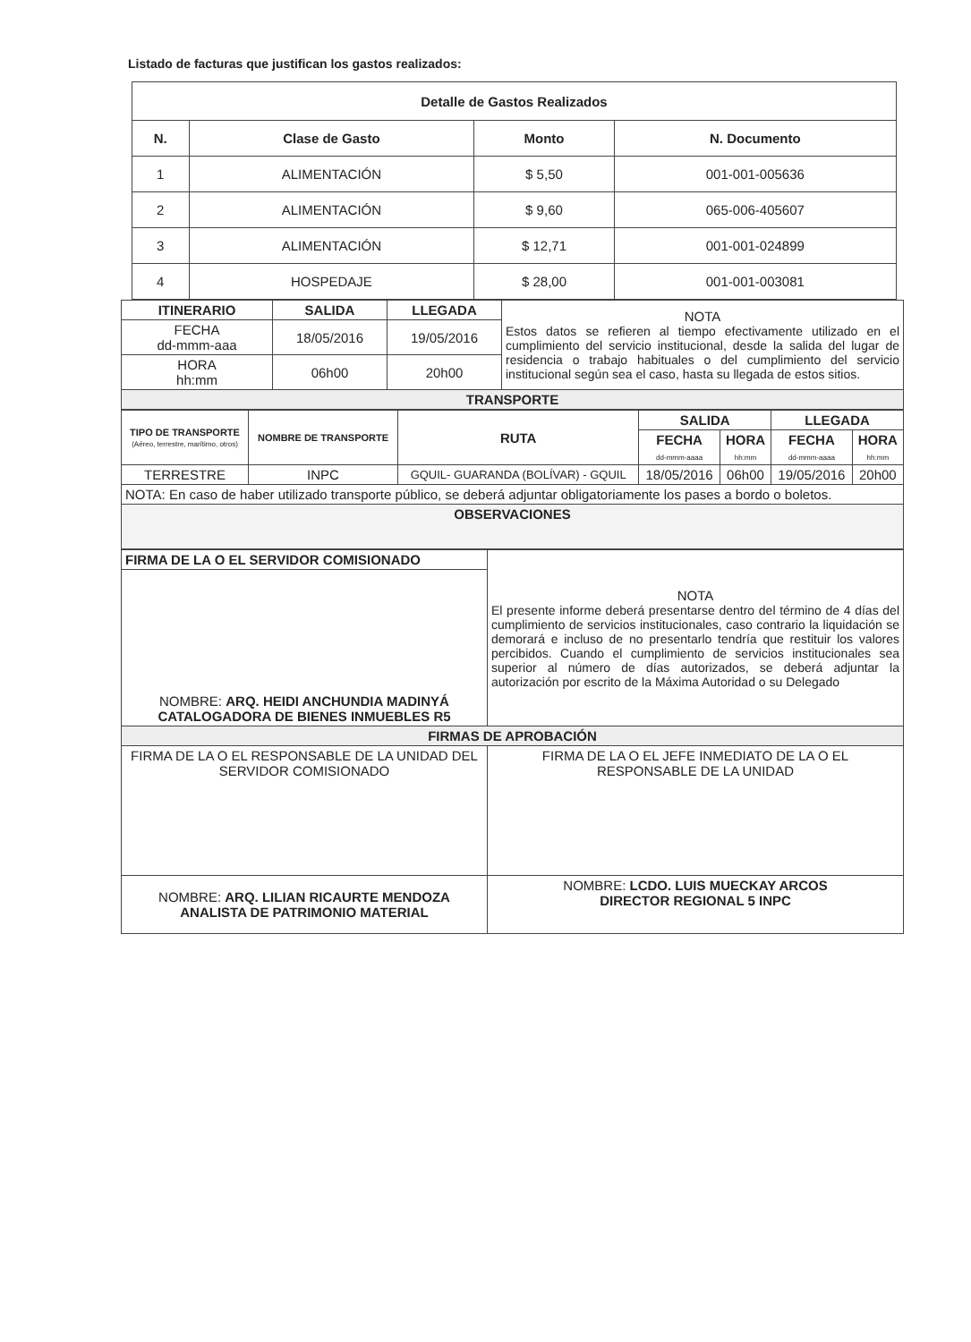Listado de facturas que justifican los gastos realizados:
| Detalle de Gastos Realizados | | | |
| --- | --- | --- | --- |
| N. | Clase de Gasto | Monto | N. Documento |
| 1 | ALIMENTACIÓN | $ 5,50 | 001-001-005636 |
| 2 | ALIMENTACIÓN | $ 9,60 | 065-006-405607 |
| 3 | ALIMENTACIÓN | $ 12,71 | 001-001-024899 |
| 4 | HOSPEDAJE | $ 28,00 | 001-001-003081 |
| ITINERARIO | SALIDA | LLEGADA | NOTA Estos datos se refieren al tiempo efectivamente utilizado en el cumplimiento del servicio institucional, desde la salida del lugar de residencia o trabajo habituales o del cumplimiento del servicio institucional según sea el caso, hasta su llegada de estos sitios. |
| FECHA dd-mmm-aaa | 18/05/2016 | 19/05/2016 | |
| HORA hh:mm | 06h00 | 20h00 | |
| TRANSPORTE | | | |
| TIPO DE TRANSPORTE (Aéreo, terrestre, marítimo, otros) | NOMBRE DE TRANSPORTE | RUTA | SALIDA | | LLEGADA | |
| --- | --- | --- | --- | --- | --- | --- |
| | | | FECHA dd-mmm-aaaa | HORA hh:mm | FECHA dd-mmm-aaaa | HORA hh:mm |
| TERRESTRE | INPC | GQUIL- GUARANDA (BOLÍVAR) - GQUIL | 18/05/2016 | 06h00 | 19/05/2016 | 20h00 |
| NOTA: En caso de haber utilizado transporte público, se deberá adjuntar obligatoriamente los pases a bordo o boletos. | | | | | | |
| OBSERVACIONES | | | | | | |
| FIRMA DE LA O EL SERVIDOR COMISIONADO | NOTA El presente informe deberá presentarse dentro del término de 4 días del cumplimiento de servicios institucionales, caso contrario la liquidación se demorará e incluso de no presentarlo tendría que restituir los valores percibidos. Cuando el cumplimiento de servicios institucionales sea superior al número de días autorizados, se deberá adjuntar la autorización por escrito de la Máxima Autoridad o su Delegado |
| NOMBRE: ARQ. HEIDI ANCHUNDIA MADINYÁ CATALOGADORA DE BIENES INMUEBLES R5 | |
| FIRMAS DE APROBACIÓN | |
| FIRMA DE LA O EL RESPONSABLE DE LA UNIDAD DEL SERVIDOR COMISIONADO | FIRMA DE LA O EL JEFE INMEDIATO DE LA O EL RESPONSABLE DE LA UNIDAD |
| NOMBRE: ARQ. LILIAN RICAURTE MENDOZA ANALISTA DE PATRIMONIO MATERIAL | NOMBRE: LCDO. LUIS MUECKAY ARCOS DIRECTOR REGIONAL 5 INPC |